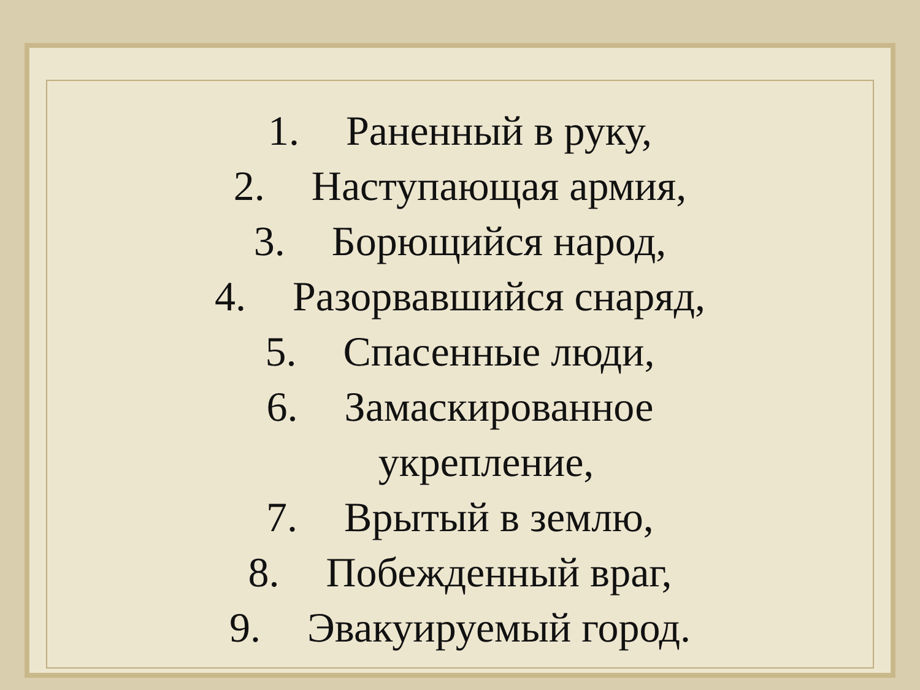1. Раненный в руку,
2. Наступающая армия,
3. Борющийся народ,
4. Разорвавшийся снаряд,
5. Спасенные люди,
6. Замаскированное
укрепление,
7. Врытый в землю,
8. Побежденный враг,
9. Эвакуируемый город.